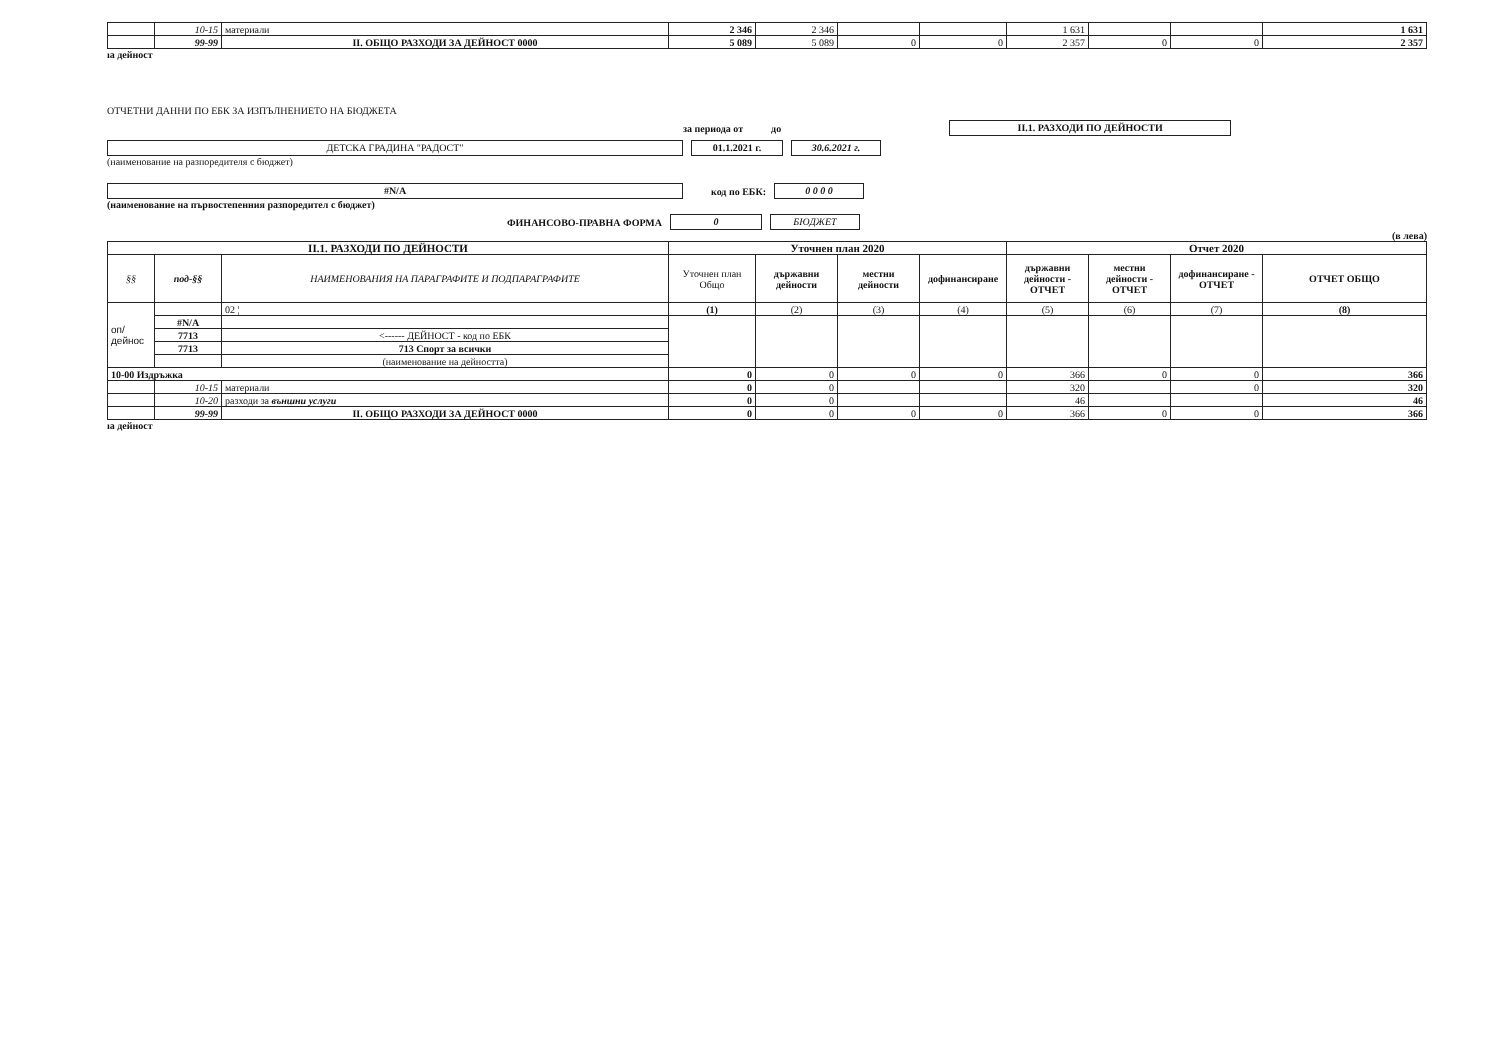| | 10-15 | материали | 2 346 | 2 346 | | | 1 631 | | | 1 631 |
| | 99-99 | II. ОБЩО РАЗХОДИ ЗА ДЕЙНОСТ 0000 | 5 089 | 5 089 | 0 | 0 | 2 357 | 0 | 0 | 2 357 |
ıa дейност
ОТЧЕТНИ ДАННИ ПО ЕБК ЗА ИЗПЪЛНЕНИЕТО НА БЮДЖЕТА
за периода от до II.1. РАЗХОДИ ПО ДЕЙНОСТИ
ДЕТСКА ГРАДИНА "РАДОСТ" 01.1.2021 г. 30.6.2021 г.
(наименование на разпоредителя с бюджет)
#N/A код по ЕБК: 0 0 0 0
(наименование на първостепенния разпоредител с бюджет)
ФИНАНСОВО-ПРАВНА ФОРМА 0 БЮДЖЕТ
(в лева)
| II.1. РАЗХОДИ ПО ДЕЙНОСТИ | | | Уточнен план 2020 | | | | Отчет 2020 | | | |
| --- | --- | --- | --- | --- | --- | --- | --- | --- | --- | --- |
| §§ | под-§§ | НАИМЕНОВАНИЯ НА ПАРАГРАФИТЕ И ПОДПАРАГРАФИТЕ | Уточнен план Общо | държавни дейности | местни дейности | дофинансиране | държавни дейности - ОТЧЕТ | местни дейности - ОТЧЕТ | дофинансиране - ОТЧЕТ | ОТЧЕТ ОБЩО |
| оп/дейнос | | 02 ¦ | (1) | (2) | (3) | (4) | (5) | (6) | (7) | (8) |
| | #N/A | | | | | | | | | |
| | 7713 | <------ ДЕЙНОСТ - код по ЕБК | | | | | | | | |
| | 7713 | 713 Спорт за всички | | | | | | | | |
| | | (наименование на дейността) | | | | | | | | |
| 10-00 Издръжка | | | 0 | 0 | 0 | 0 | 366 | 0 | 0 | 366 |
| | 10-15 | материали | 0 | 0 | | | 320 | | 0 | 320 |
| | 10-20 | разходи за външни услуги | 0 | 0 | | | 46 | | | 46 |
| | 99-99 | II. ОБЩО РАЗХОДИ ЗА ДЕЙНОСТ 0000 | 0 | 0 | 0 | 0 | 366 | 0 | 0 | 366 |
ıa дейност